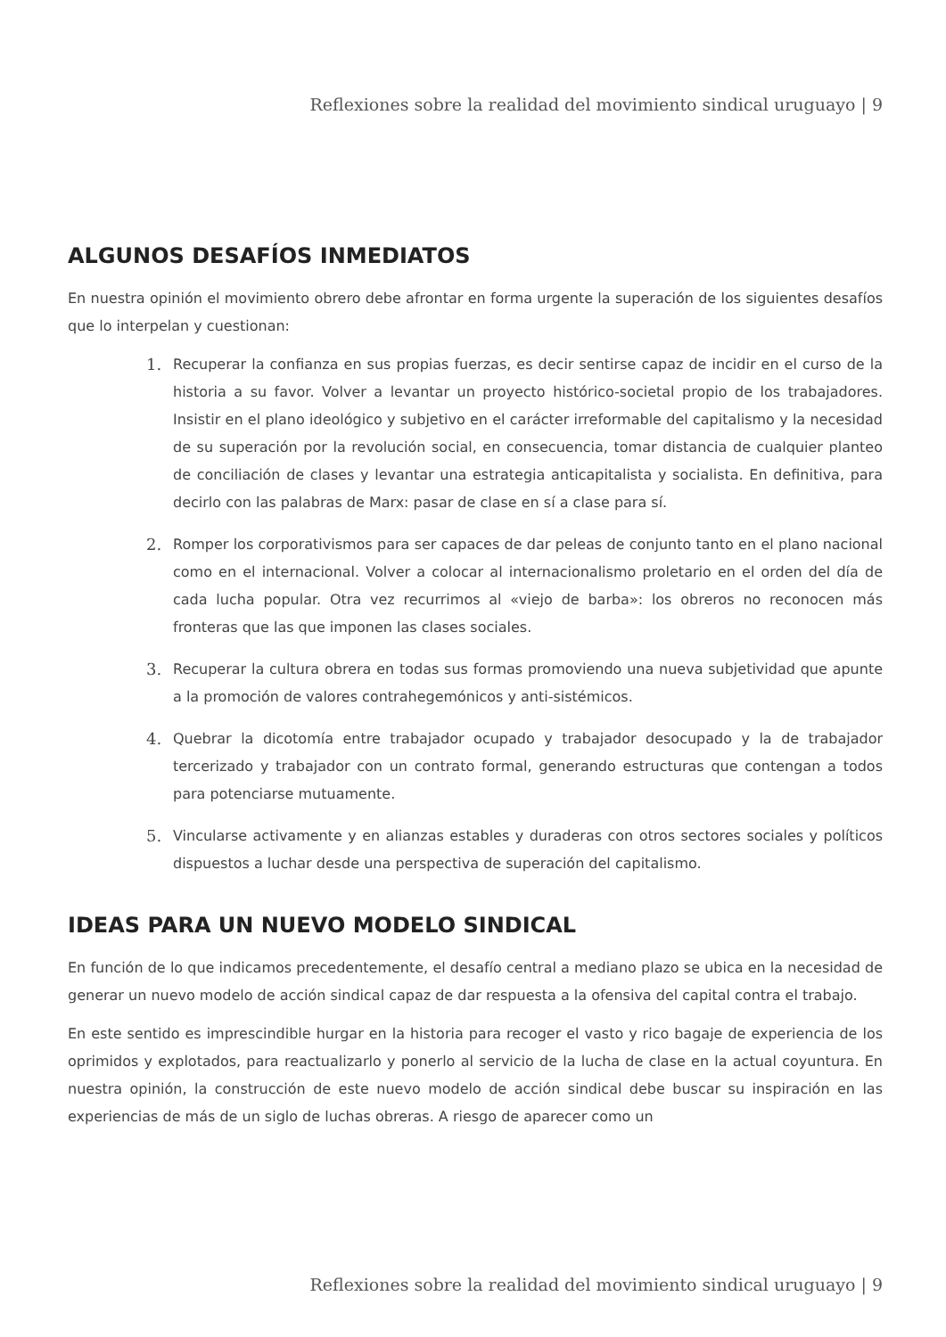Reflexiones sobre la realidad del movimiento sindical uruguayo | 9
ALGUNOS DESAFÍOS INMEDIATOS
En nuestra opinión el movimiento obrero debe afrontar en forma urgente la superación de los siguientes desafíos que lo interpelan y cuestionan:
1. Recuperar la confianza en sus propias fuerzas, es decir sentirse capaz de incidir en el curso de la historia a su favor. Volver a levantar un proyecto histórico-societal propio de los trabajadores. Insistir en el plano ideológico y subjetivo en el carácter irreformable del capitalismo y la necesidad de su superación por la revolución social, en consecuencia, tomar distancia de cualquier planteo de conciliación de clases y levantar una estrategia anticapitalista y socialista. En definitiva, para decirlo con las palabras de Marx: pasar de clase en sí a clase para sí.
2. Romper los corporativismos para ser capaces de dar peleas de conjunto tanto en el plano nacional como en el internacional. Volver a colocar al internacionalismo proletario en el orden del día de cada lucha popular. Otra vez recurrimos al «viejo de barba»: los obreros no reconocen más fronteras que las que imponen las clases sociales.
3. Recuperar la cultura obrera en todas sus formas promoviendo una nueva subjetividad que apunte a la promoción de valores contrahegemónicos y anti-sistémicos.
4. Quebrar la dicotomía entre trabajador ocupado y trabajador desocupado y la de trabajador tercerizado y trabajador con un contrato formal, generando estructuras que contengan a todos para potenciarse mutuamente.
5. Vincularse activamente y en alianzas estables y duraderas con otros sectores sociales y políticos dispuestos a luchar desde una perspectiva de superación del capitalismo.
IDEAS PARA UN NUEVO MODELO SINDICAL
En función de lo que indicamos precedentemente, el desafío central a mediano plazo se ubica en la necesidad de generar un nuevo modelo de acción sindical capaz de dar respuesta a la ofensiva del capital contra el trabajo.
En este sentido es imprescindible hurgar en la historia para recoger el vasto y rico bagaje de experiencia de los oprimidos y explotados, para reactualizarlo y ponerlo al servicio de la lucha de clase en la actual coyuntura. En nuestra opinión, la construcción de este nuevo modelo de acción sindical debe buscar su inspiración en las experiencias de más de un siglo de luchas obreras. A riesgo de aparecer como un
Reflexiones sobre la realidad del movimiento sindical uruguayo | 9